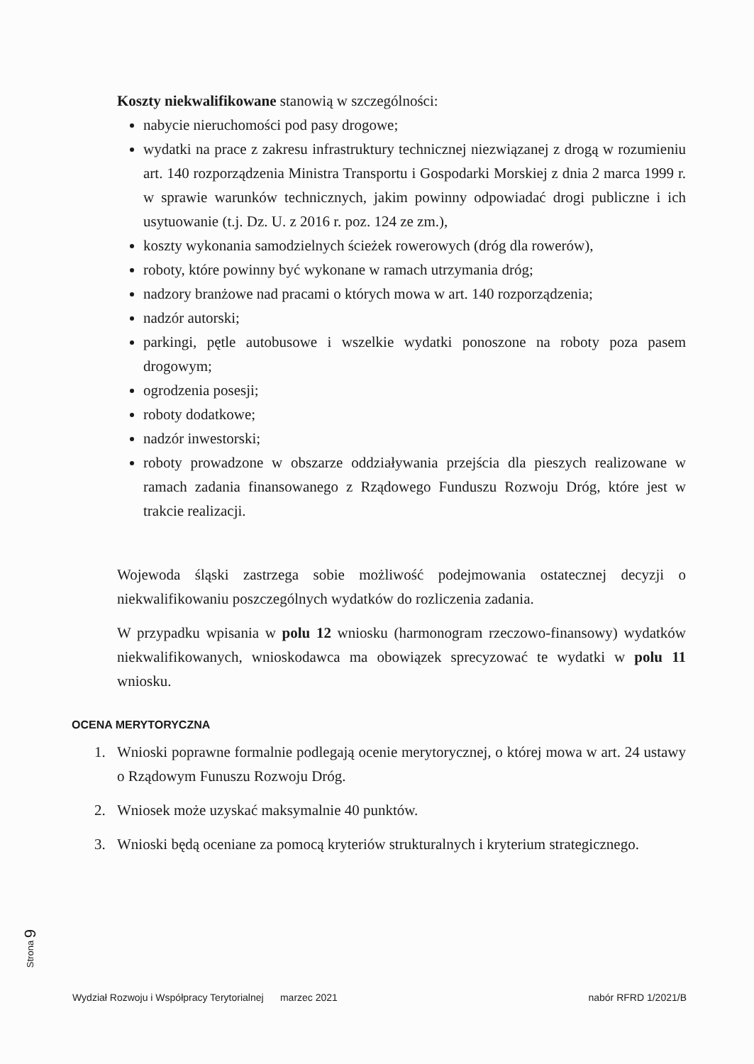Koszty niekwalifikowane stanowią w szczególności:
nabycie nieruchomości pod pasy drogowe;
wydatki na prace z zakresu infrastruktury technicznej niezwiązanej z drogą w rozumieniu art. 140 rozporządzenia Ministra Transportu i Gospodarki Morskiej z dnia 2 marca 1999 r. w sprawie warunków technicznych, jakim powinny odpowiadać drogi publiczne i ich usytuowanie (t.j. Dz. U. z 2016 r. poz. 124 ze zm.),
koszty wykonania samodzielnych ścieżek rowerowych (dróg dla rowerów),
roboty, które powinny być wykonane w ramach utrzymania dróg;
nadzory branżowe nad pracami o których mowa w art. 140 rozporządzenia;
nadzór autorski;
parkingi, pętle autobusowe i wszelkie wydatki ponoszone na roboty poza pasem drogowym;
ogrodzenia posesji;
roboty dodatkowe;
nadzór inwestorski;
roboty prowadzone w obszarze oddziaływania przejścia dla pieszych realizowane w ramach zadania finansowanego z Rządowego Funduszu Rozwoju Dróg, które jest w trakcie realizacji.
Wojewoda śląski zastrzega sobie możliwość podejmowania ostatecznej decyzji o niekwalifikowaniu poszczególnych wydatków do rozliczenia zadania.
W przypadku wpisania w polu 12 wniosku (harmonogram rzeczowo-finansowy) wydatków niekwalifikowanych, wnioskodawca ma obowiązek sprecyzować te wydatki w polu 11 wniosku.
OCENA MERYTORYCZNA
1. Wnioski poprawne formalnie podlegają ocenie merytorycznej, o której mowa w art. 24 ustawy o Rządowym Funuszu Rozwoju Dróg.
2. Wniosek może uzyskać maksymalnie 40 punktów.
3. Wnioski będą oceniane za pomocą kryteriów strukturalnych i kryterium strategicznego.
Strona 9
Wydział Rozwoju i Współpracy Terytorialnej marzec 2021 nabór RFRD 1/2021/B